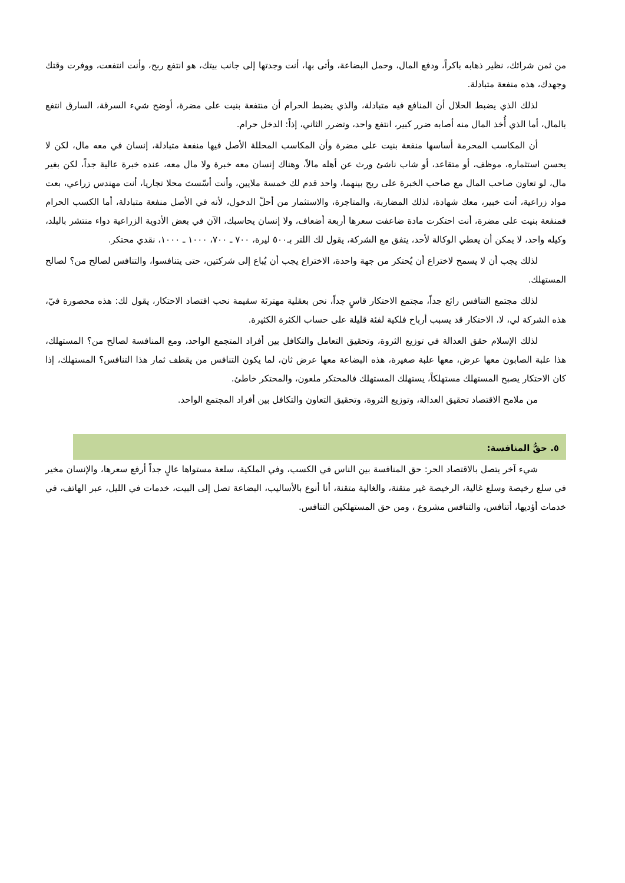من ثمن شرائك، نظير ذهابه باكراً، ودفع المال، وحمل البضاعة، وأتى بها، أنت وجدتها إلى جانب بيتك، هو انتفع ربح، وأنت انتفعت، ووفرت وقتك وجهدك، هذه منفعة متبادلة.
لذلك الذي يضبط الحلال أن المنافع فيه متبادلة، والذي يضبط الحرام أن منتفعة بنيت على مضرة، أوضح شيء السرقة، السارق انتفع بالمال، أما الذي أُخذ المال منه أصابه ضرر كبير، انتفع واحد، وتضرر الثاني، إذاً: الدخل حرام.
أن المكاسب المحرمة أساسها منفعة بنيت على مضرة وأن المكاسب المحللة الأصل فيها منفعة متبادلة، إنسان في معه مال، لكن لا يحسن استثماره، موظف، أو متقاعد، أو شاب ناشئ ورث عن أهله مالاً، وهناك إنسان معه خبرة ولا مال معه، عنده خبرة عالية جداً، لكن بغير مال، لو تعاون صاحب المال مع صاحب الخبرة على ربح بينهما، واحد قدم لك خمسة ملايين، وأنت أسّستَ محلا تجاريا، أنت مهندس زراعي، بعت مواد زراعية، أنت خبير، معك شهادة، لذلك المضاربة، والمتاجرة، والاستثمار من أحلّ الدخول، لأنه في الأصل منفعة متبادلة، أما الكسب الحرام فمنفعة بنيت على مضرة، أنت احتكرت مادة ضاعفت سعرها أربعة أضعاف، ولا إنسان يحاسبك، الآن في بعض الأدوية الزراعية دواء منتشر بالبلد، وكيله واحد، لا يمكن أن يعطي الوكالة لأحد، يتفق مع الشركة، يقول لك اللتر بـ٥٠٠ ليرة، ٧٠٠ ـ ٧٠٠، ١٠٠٠ ـ ١٠٠٠، نقدي محتكر.
لذلك يجب أن لا يسمح لاختراع أن يُحتكر من جهة واحدة، الاختراع يجب أن يُباع إلى شركتين، حتى يتنافسوا، والتنافس لصالح من؟ لصالح المستهلك.
لذلك مجتمع التنافس رائع جداً، مجتمع الاحتكار قاسٍ جداً، نحن بعقلية مهترئة سقيمة نحب اقتصاد الاحتكار، يقول لك: هذه محصورة فيّ، هذه الشركة لي، لا، الاحتكار قد يسبب أرباح فلكية لفئة قليلة على حساب الكثرة الكثيرة.
لذلك الإسلام حقق العدالة في توزيع الثروة، وتحقيق التعامل والتكافل بين أفراد المتجمع الواحد، ومع المنافسة لصالح من؟ المستهلك، هذا علبة الصابون معها عرض، معها علبة صغيرة، هذه البضاعة معها عرض ثان، لما يكون التنافس من يقطف ثمار هذا التنافس؟ المستهلك، إذا كان الاحتكار يصبح المستهلك مستهلكاً، يستهلك المستهلك فالمحتكر ملعون، والمحتكر خاطئ.
من ملامح الاقتصاد تحقيق العدالة، وتوزيع الثروة، وتحقيق التعاون والتكافل بين أفراد المجتمع الواحد.
٥. حقُّ المنافسة:
شيء آخر يتصل بالاقتصاد الحر: حق المنافسة بين الناس في الكسب، وفي الملكية، سلعة مستواها عالٍ جداً أرفع سعرها، والإنسان مخير في سلع رخيصة وسلع غالية، الرخيصة غير متقنة، والغالية متقنة، أنا أنوع بالأساليب، البضاعة تصل إلى البيت، خدمات في الليل، عبر الهاتف، في خدمات أؤديها، أتنافس، والتنافس مشروع ، ومن حق المستهلكين التنافس.